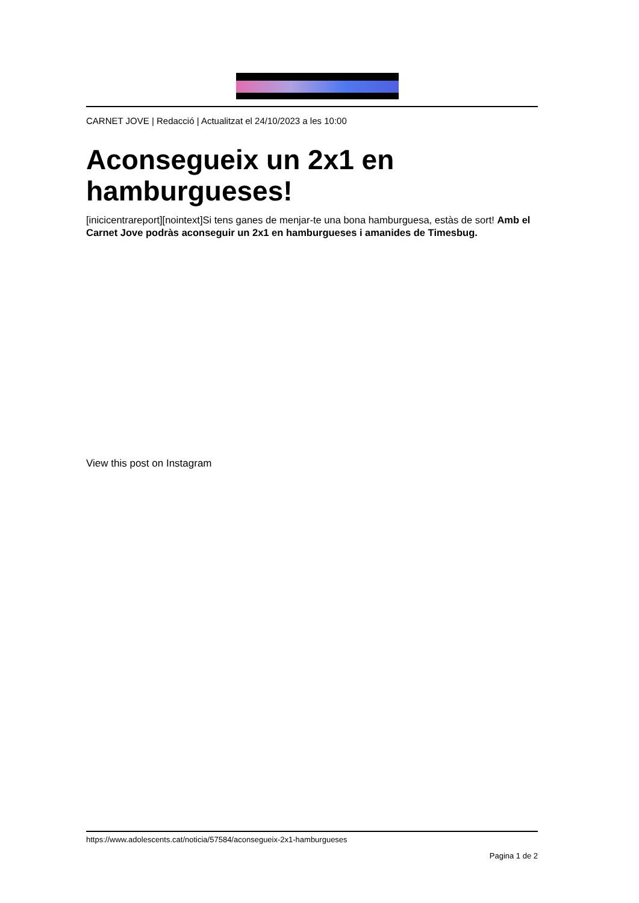CARNET JOVE | Redacció | Actualitzat el 24/10/2023 a les 10:00
Aconsegueix un 2x1 en hamburgueses!
[inicicentrareport][nointext]Si tens ganes de menjar-te una bona hamburguesa, estàs de sort! Amb el Carnet Jove podràs aconseguir un 2x1 en hamburgueses i amanides de Timesbug.
View this post on Instagram
https://www.adolescents.cat/noticia/57584/aconsegueix-2x1-hamburgueses
Pagina 1 de 2